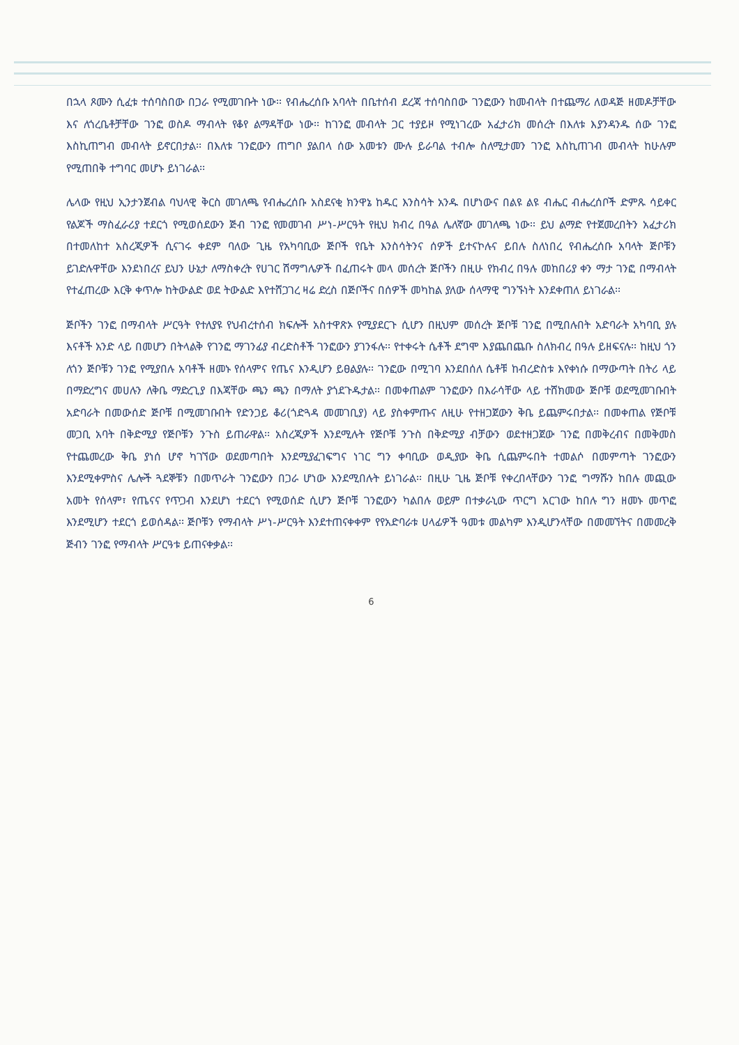በኋላ ጾሙን ሲፈቱ ተሰባስበው በጋራ የሚመገቡት ነው፡፡ የብሔረሰቡ አባላት በቤተሰብ ደረጃ ተሰባስበው ገንፎውን ከመብላት በተጨማሪ ለወዳጅ ዘመዶቻቸው እና ለጎረቤቶቻቸው ገንፎ ወስዶ ማብላት የቆየ ልማዳቸው ነው፡፡ ከገንፎ መብላት ጋር ተያይዞ የሚነገረው አፈታሪክ መሰረት በእለቱ እያንዳንዱ ሰው ገንፎ እስኪጠግብ መብላት ይኖርበታል፡፡ በእለቱ ገንፎውን ጠግቦ ያልበላ ሰው አመቱን ሙሉ ይራባል ተብሎ ስለሚታመን ገንፎ እስኪጠገብ መብላት ከሁሉም የሚጠበቅ ተግባር መሆኑ ይነገራል፡፡
ሌላው የዚህ ኢንታንጀብል ባህላዊ ቅርስ መገለጫ የብሔረሰቡ አስደናቂ ክንዋኔ ከዱር እንስሳት አንዱ በሆነውና በልዩ ልዩ ብሔር ብሔረሰቦች ድምጹ ሳይቀር የልጆች ማስፈራሪያ ተደርጎ የሚወሰደውን ጅብ ገንፎ የመመገብ ሥነ-ሥርዓት የዚህ ክብረ በዓል ሌለኛው መገለጫ ነው፡፡ ይህ ልማድ የተጀመረበትን አፈታሪክ በተመለከተ አስረጂዎች ሲናገሩ ቀደም ባለው ጊዜ የአካባቢው ጅቦች የቤት እንስሳትንና ሰዎች ይተናኮሉና ይበሉ ስለነበረ የብሔረሰቡ አባላት ጅቦቹን ይገድሉዋቸው እንደነበረና ይህን ሁኔታ ለማስቀረት የሀገር ሽማግሌዎች በፈጠሩት መላ መሰረት ጅቦችን በዚሁ የክብረ በዓሉ መከበሪያ ቀን ማታ ገንፎ በማብላት የተፈጠረው እርቅ ቀጥሎ ከትውልድ ወደ ትውልድ እየተሸጋገረ ዛሬ ድረስ በጅቦችና በሰዎች መካከል ያለው ሰላማዊ ግንኙነት እንደቀጠለ ይነገራል፡፡
ጅቦችን ገንፎ በማብላት ሥርዓት የተለያዩ የህብረተሰብ ክፍሎች አስተዋጽኦ የሚያደርጉ ሲሆን በዚህም መሰረት ጅቦቹ ገንፎ በሚበሉበት አድባራት አካባቢ ያሉ እናቶች አንድ ላይ በመሆን በትላልቅ የገንፎ ማገንፊያ ብረድስቶች ገንፎውን ያገንፋሉ፡፡ የተቀሩት ሴቶች ደግሞ እያጨበጨቡ ስለክብረ በዓሉ ይዘፍናሉ፡፡ ከዚህ ጎን ለጎን ጅቦቹን ገንፎ የሚያበሉ አባቶች ዘመኑ የሰላምና የጤና እንዲሆን ይፀልያሉ፡፡ ገንፎው በሚገባ እንደበሰለ ሴቶቹ ከብረድስቱ እየቀነሱ በማውጣት በትሪ ላይ በማድረግና መሀሉን ለቅቤ ማድረጊያ በእጃቸው ጫን ጫን በማለት ያጎደጉዱታል፡፡ በመቀጠልም ገንፎውን በእራሳቸው ላይ ተሸክመው ጅቦቹ ወደሚመገቡበት አድባራት በመውሰድ ጅቦቹ በሚመገቡበት የድንጋይ ቆሪ(ጎድጓዳ መመገቢያ) ላይ ያስቀምጡና ለዚሁ የተዘጋጀውን ቅቤ ይጨምሩበታል፡፡ በመቀጠል የጅቦቹ መጋቢ አባት በቅድሚያ የጅቦቹን ንጉስ ይጠራዋል፡፡ አስረጂዎች እንደሚሉት የጅቦቹ ንጉስ በቅድሚያ ብቻውን ወደተዘጋጀው ገንፎ በመቅረብና በመቅመስ የተጨመረው ቅቤ ያነሰ ሆኖ ካገኘው ወደመጣበት እንደሚያፈገፍግና ነገር ግን ቀባቢው ወዲያው ቅቤ ሲጨምሩበት ተመልሶ በመምጣት ገንፎውን እንደሚቀምስና ሌሎች ጓደኞቹን በመጥራት ገንፎውን በጋራ ሆነው እንደሚበሉት ይነገራል፡፡ በዚሁ ጊዜ ጅቦቹ የቀረበላቸውን ገንፎ ግማሹን ከበሉ መጪው አመት የሰላም፣ የጤናና የጥጋብ እንደሆነ ተደርጎ የሚወሰድ ሲሆን ጅቦቹ ገንፎውን ካልበሉ ወይም በተቃራኒው ጥርግ አርገው ከበሉ ግን ዘመኑ መጥፎ እንደሚሆን ተደርጎ ይወሰዳል፡፡ ጅቦቹን የማብላት ሥነ-ሥርዓት እንደተጠናቀቀም የየአድባራቱ ሀላፊዎች ዓመቱ መልካም እንዲሆንላቸው በመመኘትና በመመረቅ ጅብን ገንፎ የማብላት ሥርዓቱ ይጠናቀቃል፡፡
6